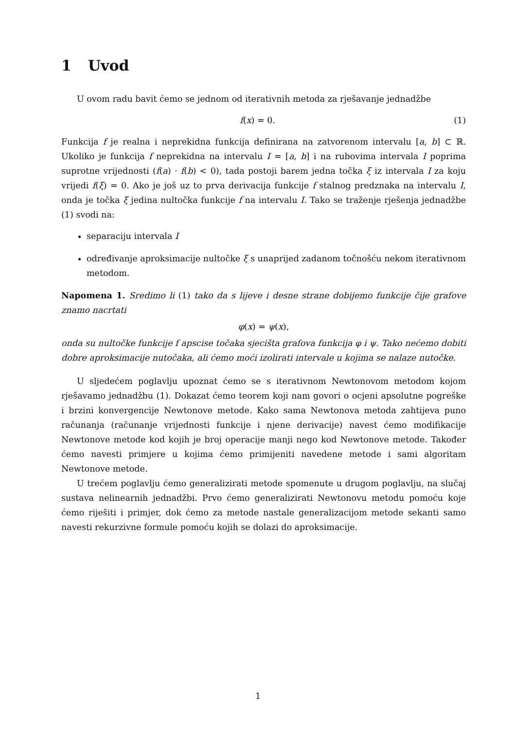1 Uvod
U ovom radu bavit ćemo se jednom od iterativnih metoda za rješavanje jednadžbe
f(x) = 0. (1)
Funkcija f je realna i neprekidna funkcija definirana na zatvorenom intervalu [a, b] ⊂ ℝ. Ukoliko je funkcija f neprekidna na intervalu I = [a, b] i na rubovima intervala I poprima suprotne vrijednosti (f(a) · f(b) < 0), tada postoji barem jedna točka ξ iz intervala I za koju vrijedi f(ξ) = 0. Ako je još uz to prva derivacija funkcije f stalnog predznaka na intervalu I, onda je točka ξ jedina nultočka funkcije f na intervalu I. Tako se traženje rješenja jednadžbe (1) svodi na:
separaciju intervala I
određivanje aproksimacije nultočke ξ s unaprijed zadanom točnošću nekom iterativnom metodom.
Napomena 1. Sredimo li (1) tako da s lijeve i desne strane dobijemo funkcije čije grafove znamo nacrtati
φ(x) = ψ(x),
onda su nultočke funkcije f apscise točaka sjecišta grafova funkcija φ i ψ. Tako nećemo dobiti dobre aproksimacije nutočaka, ali ćemo moći izolirati intervale u kojima se nalaze nutočke.
U sljedećem poglavlju upoznat ćemo se s iterativnom Newtonovom metodom kojom rješavamo jednadžbu (1). Dokazat ćemo teorem koji nam govori o ocjeni apsolutne pogreške i brzini konvergencije Newtonove metode. Kako sama Newtonova metoda zahtijeva puno računanja (računanje vrijednosti funkcije i njene derivacije) navest ćemo modifikacije Newtonove metode kod kojih je broj operacije manji nego kod Newtonove metode. Također ćemo navesti primjere u kojima ćemo primijeniti navedene metode i sami algoritam Newtonove metode.
U trećem poglavlju ćemo generalizirati metode spomenute u drugom poglavlju, na slučaj sustava nelinearnih jednadžbi. Prvo ćemo generalizirati Newtonovu metodu pomoću koje ćemo riješiti i primjer, dok ćemo za metode nastale generalizacijom metode sekanti samo navesti rekurzivne formule pomoću kojih se dolazi do aproksimacije.
1